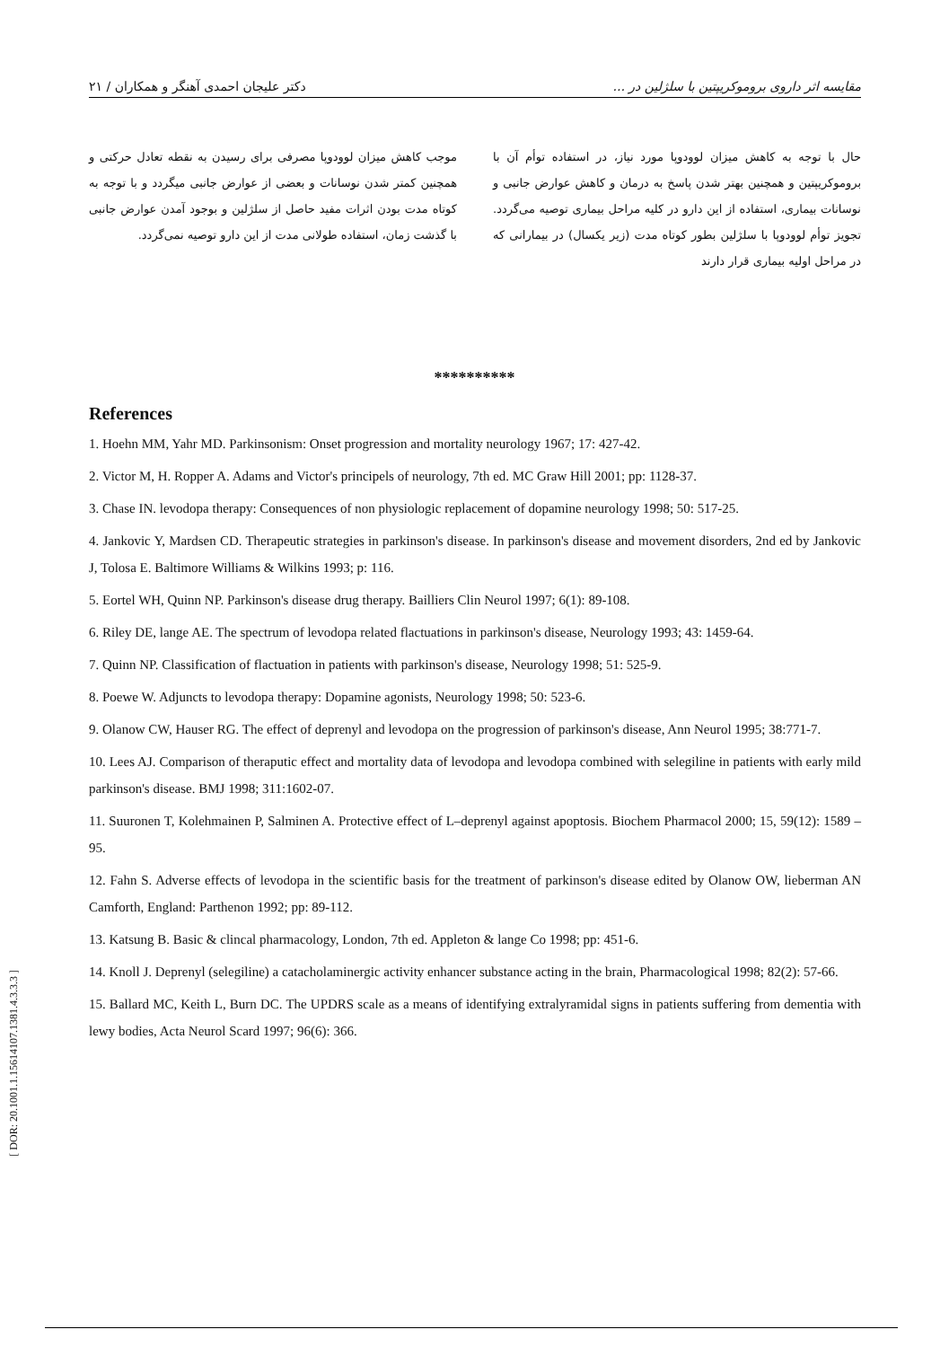مقایسه اثر داروی بروموکریپتین با سلژلین در ... دکتر علیجان احمدی آهنگر و همکاران / ۲۱
حال با توجه به کاهش میزان لوودوپا مورد نیاز، در استفاده توأم آن با بروموکریپتین و همچنین بهتر شدن پاسخ به درمان و کاهش عوارض جانبی و نوسانات بیماری، استفاده از این دارو در کلیه مراحل بیماری توصیه می‌گردد. تجویز توأم لوودوپا با سلژلین بطور کوتاه مدت (زیر یکسال) در بیمارانی که در مراحل اولیه بیماری قرار دارند
موجب کاهش میزان لوودوپا مصرفی برای رسیدن به نقطه تعادل حرکتی و همچنین کمتر شدن نوسانات و بعضی از عوارض جانبی میگردد و با توجه به کوتاه مدت بودن اثرات مفید حاصل از سلژلین و بوجود آمدن عوارض جانبی با گذشت زمان، استفاده طولانی مدت از این دارو توصیه نمی‌گردد.
**********
References
1. Hoehn MM, Yahr MD. Parkinsonism: Onset progression and mortality neurology 1967; 17: 427-42.
2. Victor M, H. Ropper A. Adams and Victor's principels of neurology, 7th ed. MC Graw Hill 2001; pp: 1128-37.
3. Chase IN. levodopa therapy: Consequences of non physiologic replacement of dopamine neurology 1998; 50: 517-25.
4. Jankovic Y, Mardsen CD. Therapeutic strategies in parkinson's disease. In parkinson's disease and movement disorders, 2nd ed by Jankovic J, Tolosa E. Baltimore Williams & Wilkins 1993; p: 116.
5. Eortel WH, Quinn NP. Parkinson's disease drug therapy. Bailliers Clin Neurol 1997; 6(1): 89-108.
6. Riley DE, lange AE. The spectrum of levodopa related flactuations in parkinson's disease, Neurology 1993; 43: 1459-64.
7. Quinn NP. Classification of flactuation in patients with parkinson's disease, Neurology 1998; 51: 525-9.
8. Poewe W. Adjuncts to levodopa therapy: Dopamine agonists, Neurology 1998; 50: 523-6.
9. Olanow CW, Hauser RG. The effect of deprenyl and levodopa on the progression of parkinson's disease, Ann Neurol 1995; 38:771-7.
10. Lees AJ. Comparison of theraputic effect and mortality data of levodopa and levodopa combined with selegiline in patients with early mild parkinson's disease. BMJ 1998; 311:1602-07.
11. Suuronen T, Kolehmainen P, Salminen A. Protective effect of L–deprenyl against apoptosis. Biochem Pharmacol 2000; 15, 59(12): 1589 –95.
12. Fahn S. Adverse effects of levodopa in the scientific basis for the treatment of parkinson's disease edited by Olanow OW, lieberman AN Camforth, England: Parthenon 1992; pp: 89-112.
13. Katsung B. Basic & clincal pharmacology, London, 7th ed. Appleton & lange Co 1998; pp: 451-6.
14. Knoll J. Deprenyl (selegiline) a catacholaminergic activity enhancer substance acting in the brain, Pharmacological 1998; 82(2): 57-66.
15. Ballard MC, Keith L, Burn DC. The UPDRS scale as a means of identifying extralyramidal signs in patients suffering from dementia with lewy bodies, Acta Neurol Scard 1997; 96(6): 366.
[ DOR: 20.1001.1.15614107.1381.4.3.3.3 ]